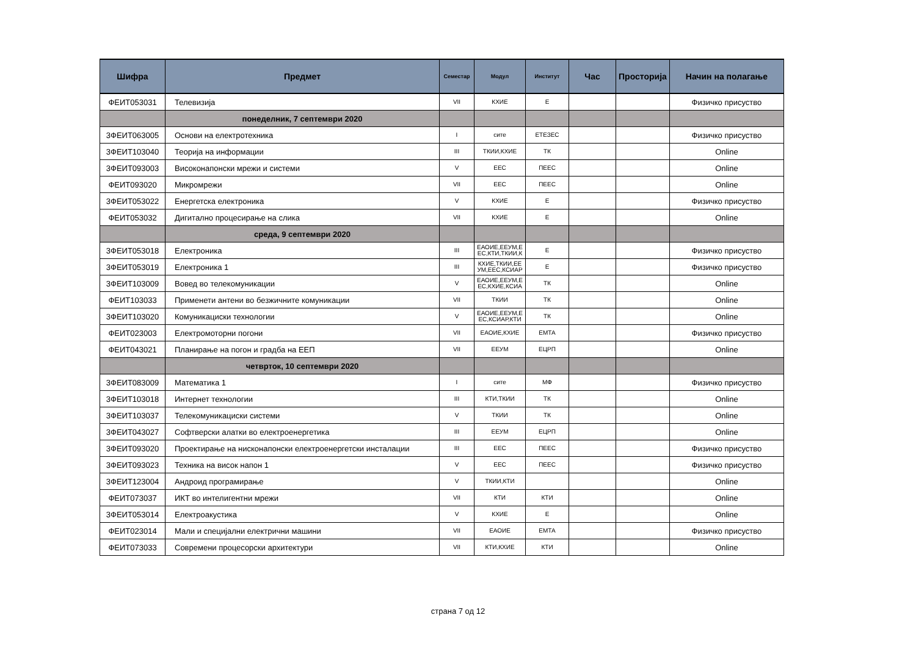| Шифра | Предмет | Семестар | Модул | Институт | Час | Просторија | Начин на полагање |
| --- | --- | --- | --- | --- | --- | --- | --- |
| ФЕИТ053031 | Телевизија | VII | КХИЕ | Е | | | Физичко присуство |
| | понеделник, 7 септември 2020 | | | | | | |
| 3ФЕИТ063005 | Основи на електротехника | I | сите | ЕТЕЗЕС | | | Физичко присуство |
| 3ФЕИТ103040 | Теорија на информации | III | ТКИИ,КХИЕ | ТК | | | Online |
| 3ФЕИТ093003 | Високонапонски мрежи и системи | V | ЕЕС | ПЕЕС | | | Online |
| ФЕИТ093020 | Микромрежи | VII | ЕЕС | ПЕЕС | | | Online |
| 3ФЕИТ053022 | Енергетска електроника | V | КХИЕ | Е | | | Физичко присуство |
| ФЕИТ053032 | Дигитално процесирање на слика | VII | КХИЕ | Е | | | Online |
| | среда, 9 септември 2020 | | | | | | |
| 3ФЕИТ053018 | Електроника | III | ЕАОИЕ,ЕЕУМ,Е ЕС,КТИ,ТКИИ,К | Е | | | Физичко присуство |
| 3ФЕИТ053019 | Електроника 1 | III | КХИЕ,ТКИИ,ЕЕ УМ,ЕЕС,КСИАР | Е | | | Физичко присуство |
| 3ФЕИТ103009 | Вовед во телекомуникации | V | ЕАОИЕ,ЕЕУМ,Е ЕС,КХИЕ,КСИА | ТК | | | Online |
| ФЕИТ103033 | Применети антени во безжичните комуникации | VII | ТКИИ | ТК | | | Online |
| 3ФЕИТ103020 | Комуникациски технологии | V | ЕАОИЕ,ЕЕУМ,Е ЕС,КСИАР,КТИ | ТК | | | Online |
| ФЕИТ023003 | Електромоторни погони | VII | ЕАОИЕ,КХИЕ | ЕМТА | | | Физичко присуство |
| ФЕИТ043021 | Планирање на погон и градба на ЕЕП | VII | ЕЕУМ | ЕЦРП | | | Online |
| | четврток, 10 септември 2020 | | | | | | |
| 3ФЕИТ083009 | Математика 1 | I | сите | МФ | | | Физичко присуство |
| 3ФЕИТ103018 | Интернет технологии | III | КТИ,ТКИИ | ТК | | | Online |
| 3ФЕИТ103037 | Телекомуникациски системи | V | ТКИИ | ТК | | | Online |
| 3ФЕИТ043027 | Софтверски алатки во електроенергетика | III | ЕЕУМ | ЕЦРП | | | Online |
| 3ФЕИТ093020 | Проектирање на нисконапонски електроенергетски инсталации | III | ЕЕС | ПЕЕС | | | Физичко присуство |
| 3ФЕИТ093023 | Техника на висок напон 1 | V | ЕЕС | ПЕЕС | | | Физичко присуство |
| 3ФЕИТ123004 | Андроид програмирање | V | ТКИИ,КТИ | | | | Online |
| ФЕИТ073037 | ИКТ во интелигентни мрежи | VII | КТИ | КТИ | | | Online |
| 3ФЕИТ053014 | Електроакустика | V | КХИЕ | Е | | | Online |
| ФЕИТ023014 | Мали и специјални електрични машини | VII | ЕАОИЕ | ЕМТА | | | Физичко присуство |
| ФЕИТ073033 | Современи процесорски архитектури | VII | КТИ,КХИЕ | КТИ | | | Online |
страна 7 од 12